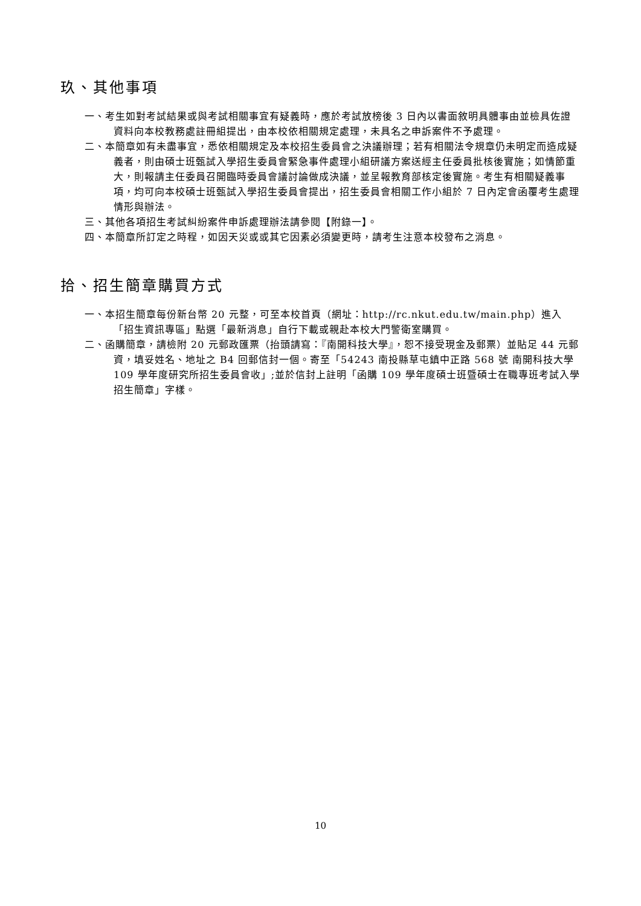玖、其他事項
一、考生如對考試結果或與考試相關事宜有疑義時，應於考試放榜後 3 日內以書面敘明具體事由並檢具佐證資料向本校教務處註冊組提出，由本校依相關規定處理，未具名之申訴案件不予處理。
二、本簡章如有未盡事宜，悉依相關規定及本校招生委員會之決議辦理；若有相關法令規章仍未明定而造成疑義者，則由碩士班甄試入學招生委員會緊急事件處理小組研議方案送經主任委員批核後實施；如情節重大，則報請主任委員召開臨時委員會議討論做成決議，並呈報教育部核定後實施。考生有相關疑義事項，均可向本校碩士班甄試入學招生委員會提出，招生委員會相關工作小組於 7 日內定會函覆考生處理情形與辦法。
三、其他各項招生考試糾紛案件申訴處理辦法請參閱【附錄一】。
四、本簡章所訂定之時程，如因天災或或其它因素必須變更時，請考生注意本校發布之消息。
拾、招生簡章購買方式
一、本招生簡章每份新台幣 20 元整，可至本校首頁（網址：http://rc.nkut.edu.tw/main.php）進入「招生資訊專區」點選「最新消息」自行下載或親赴本校大門警衛室購買。
二、函購簡章，請檢附 20 元郵政匯票（抬頭請寫：『南開科技大學』，恕不接受現金及郵票）並貼足 44 元郵資，填妥姓名、地址之 B4 回郵信封一個。寄至「54243 南投縣草屯鎮中正路 568 號 南開科技大學 109 學年度研究所招生委員會收」;並於信封上註明「函購 109 學年度碩士班暨碩士在職專班考試入學招生簡章」字樣。
10